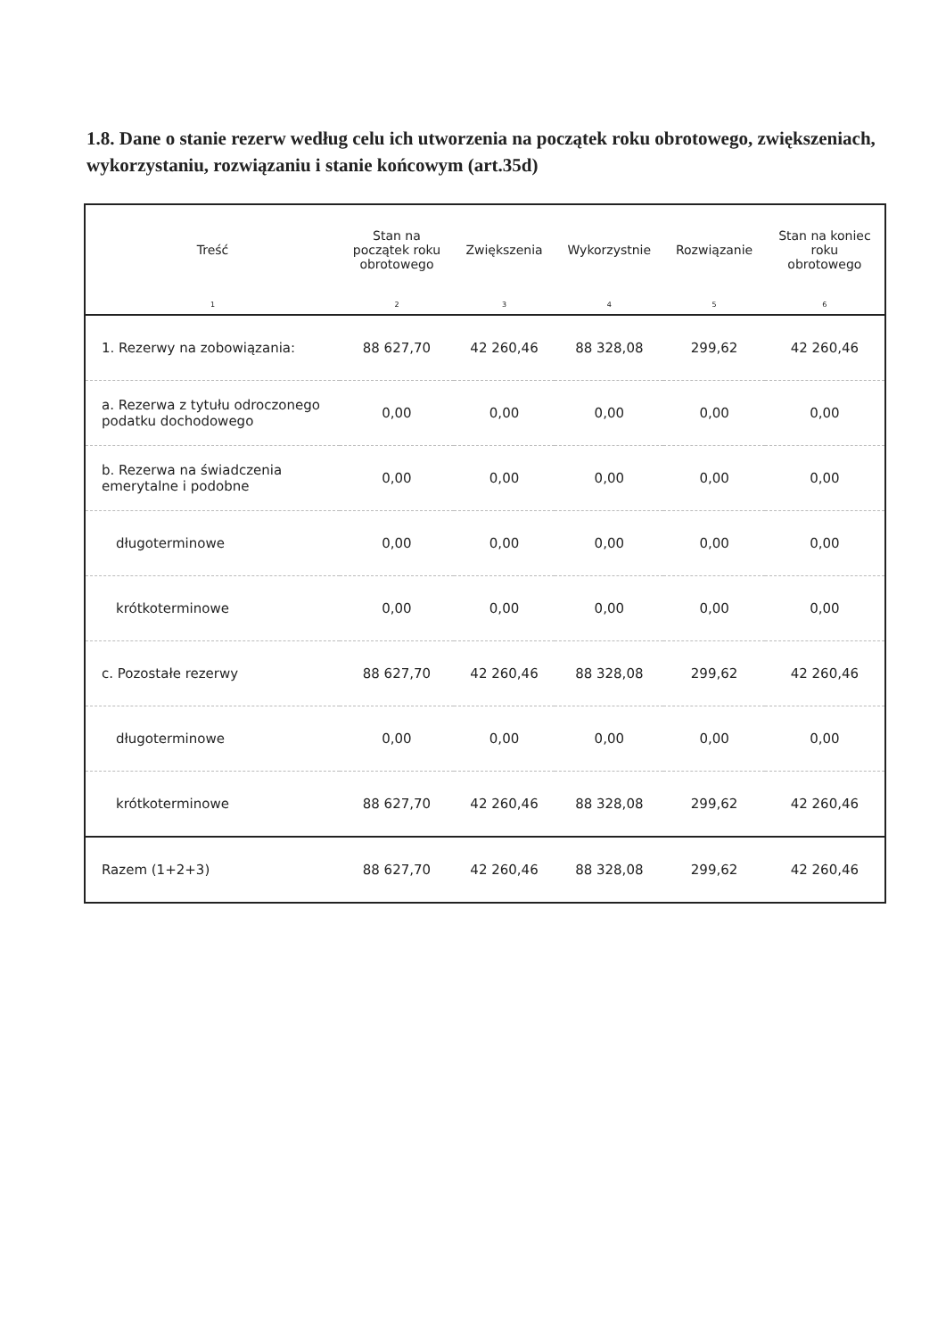1.8. Dane o stanie rezerw według celu ich utworzenia na początek roku obrotowego, zwiększeniach, wykorzystaniu, rozwiązaniu i stanie końcowym (art.35d)
| Treść | Stan na początek roku obrotowego | Zwiększenia | Wykorzystnie | Rozwiązanie | Stan na koniec roku obrotowego |
| --- | --- | --- | --- | --- | --- |
| 1 | 2 | 3 | 4 | 5 | 6 |
| 1. Rezerwy na zobowiązania: | 88 627,70 | 42 260,46 | 88 328,08 | 299,62 | 42 260,46 |
| a. Rezerwa z tytułu odroczonego podatku dochodowego | 0,00 | 0,00 | 0,00 | 0,00 | 0,00 |
| b. Rezerwa na świadczenia emerytalne i podobne | 0,00 | 0,00 | 0,00 | 0,00 | 0,00 |
| długoterminowe | 0,00 | 0,00 | 0,00 | 0,00 | 0,00 |
| krótkoterminowe | 0,00 | 0,00 | 0,00 | 0,00 | 0,00 |
| c. Pozostałe rezerwy | 88 627,70 | 42 260,46 | 88 328,08 | 299,62 | 42 260,46 |
| długoterminowe | 0,00 | 0,00 | 0,00 | 0,00 | 0,00 |
| krótkoterminowe | 88 627,70 | 42 260,46 | 88 328,08 | 299,62 | 42 260,46 |
| Razem (1+2+3) | 88 627,70 | 42 260,46 | 88 328,08 | 299,62 | 42 260,46 |